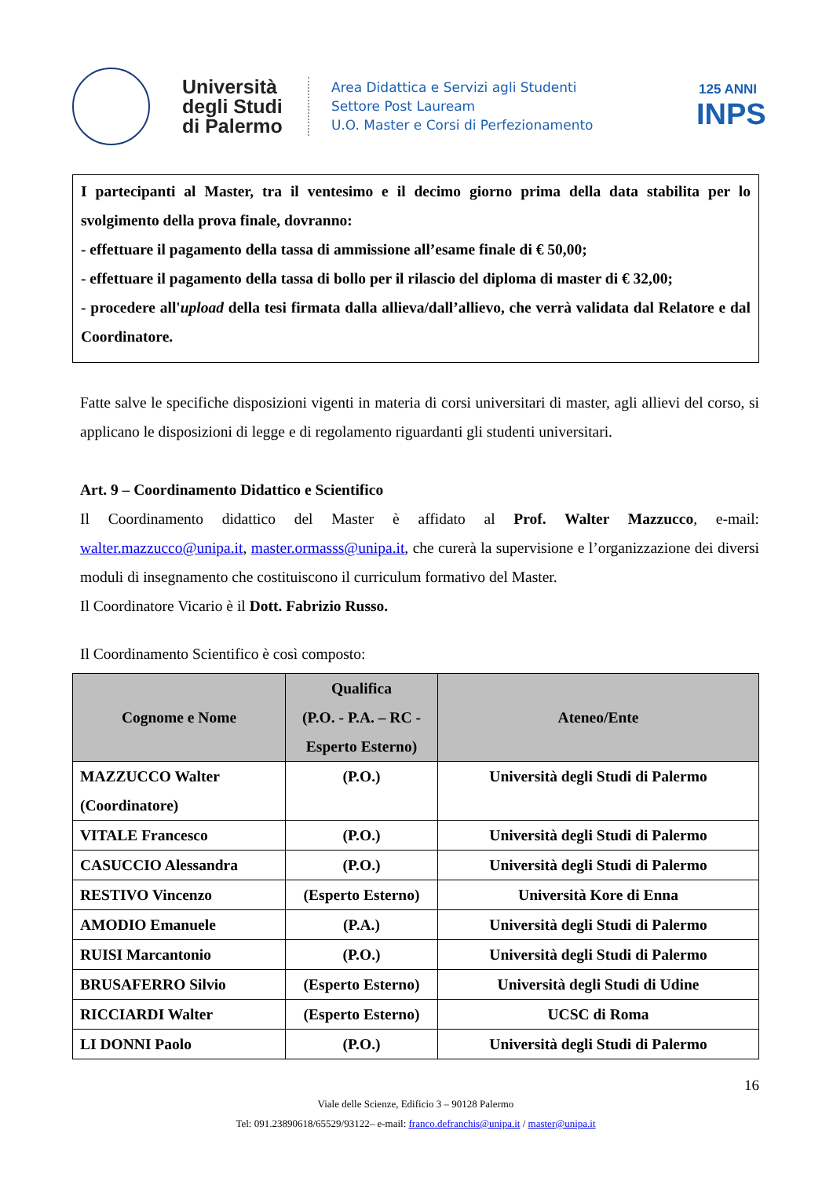Università degli Studi di Palermo
Area Didattica e Servizi agli Studenti
Settore Post Lauream
U.O. Master e Corsi di Perfezionamento
125 ANNI
INPS
I partecipanti al Master, tra il ventesimo e il decimo giorno prima della data stabilita per lo svolgimento della prova finale, dovranno:
- effettuare il pagamento della tassa di ammissione all’esame finale di € 50,00;
- effettuare il pagamento della tassa di bollo per il rilascio del diploma di master di € 32,00;
- procedere all'upload della tesi firmata dalla allieva/dall’allievo, che verrà validata dal Relatore e dal Coordinatore.
Fatte salve le specifiche disposizioni vigenti in materia di corsi universitari di master, agli allievi del corso, si applicano le disposizioni di legge e di regolamento riguardanti gli studenti universitari.
Art. 9 – Coordinamento Didattico e Scientifico
Il Coordinamento didattico del Master è affidato al Prof. Walter Mazzucco, e-mail: walter.mazzucco@unipa.it, master.ormasss@unipa.it, che curerà la supervisione e l’organizzazione dei diversi moduli di insegnamento che costituiscono il curriculum formativo del Master.
Il Coordinatore Vicario è il Dott. Fabrizio Russo.
Il Coordinamento Scientifico è così composto:
| Cognome e Nome | Qualifica (P.O. - P.A. – RC - Esperto Esterno) | Ateneo/Ente |
| --- | --- | --- |
| MAZZUCCO Walter (Coordinatore) | (P.O.) | Università degli Studi di Palermo |
| VITALE Francesco | (P.O.) | Università degli Studi di Palermo |
| CASUCCIO Alessandra | (P.O.) | Università degli Studi di Palermo |
| RESTIVO Vincenzo | (Esperto Esterno) | Università Kore di Enna |
| AMODIO Emanuele | (P.A.) | Università degli Studi di Palermo |
| RUISI Marcantonio | (P.O.) | Università degli Studi di Palermo |
| BRUSAFERRO Silvio | (Esperto Esterno) | Università degli Studi di Udine |
| RICCIARDI Walter | (Esperto Esterno) | UCSC di Roma |
| LI DONNI Paolo | (P.O.) | Università degli Studi di Palermo |
16
Viale delle Scienze, Edificio 3 – 90128 Palermo
Tel: 091.23890618/65529/93122– e-mail: franco.defranchis@unipa.it / master@unipa.it